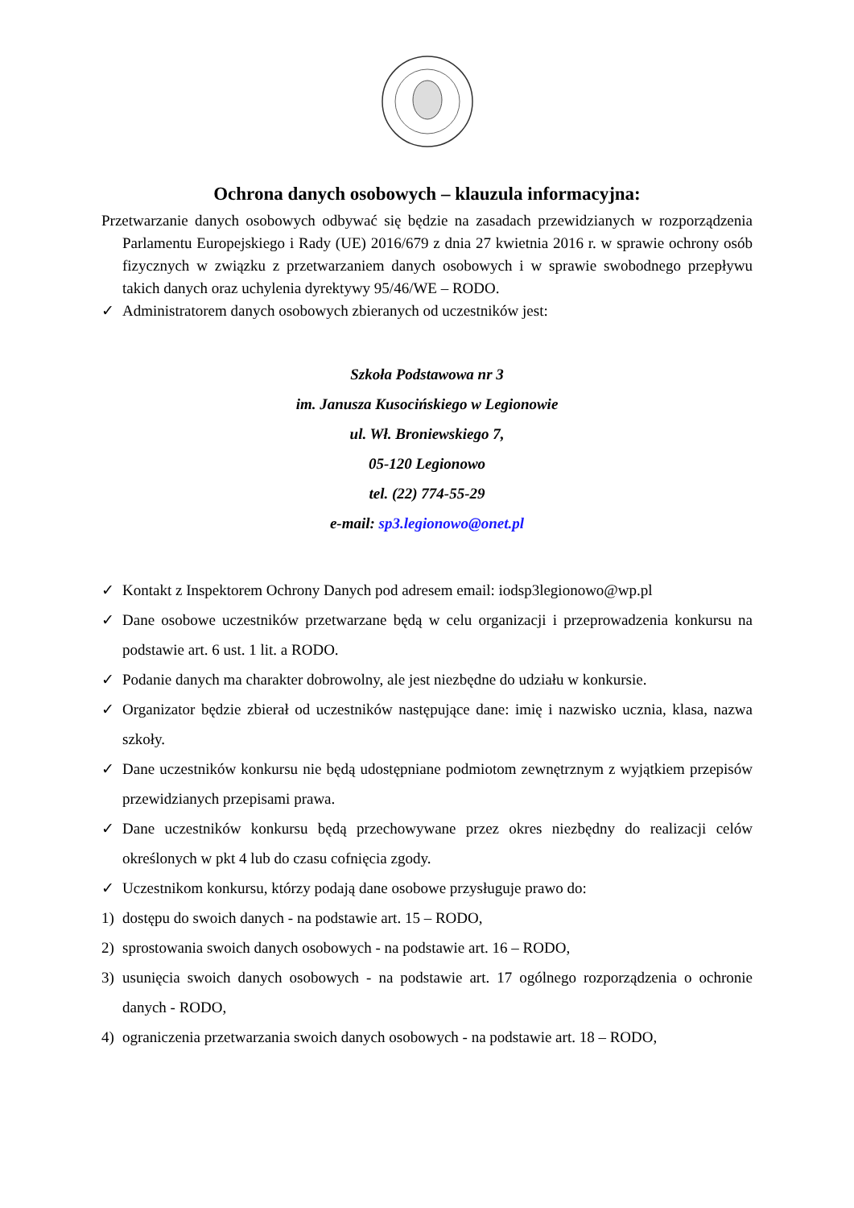Ochrona danych osobowych – klauzula informacyjna:
Przetwarzanie danych osobowych odbywać się będzie na zasadach przewidzianych w rozporządzenia Parlamentu Europejskiego i Rady (UE) 2016/679 z dnia 27 kwietnia 2016 r. w sprawie ochrony osób fizycznych w związku z przetwarzaniem danych osobowych i w sprawie swobodnego przepływu takich danych oraz uchylenia dyrektywy 95/46/WE – RODO.
✓ Administratorem danych osobowych zbieranych od uczestników jest:
Szkoła Podstawowa nr 3
im. Janusza Kusocińskiego w Legionowie
ul. Wł. Broniewskiego 7,
05-120 Legionowo
tel. (22) 774-55-29
e-mail: sp3.legionowo@onet.pl
✓ Kontakt z Inspektorem Ochrony Danych pod adresem email: iodsp3legionowo@wp.pl
✓ Dane osobowe uczestników przetwarzane będą w celu organizacji i przeprowadzenia konkursu na podstawie art. 6 ust. 1 lit. a RODO.
✓ Podanie danych ma charakter dobrowolny, ale jest niezbędne do udziału w konkursie.
✓ Organizator będzie zbierał od uczestników następujące dane: imię i nazwisko ucznia, klasa, nazwa szkoły.
✓ Dane uczestników konkursu nie będą udostępniane podmiotom zewnętrznym z wyjątkiem przepisów przewidzianych przepisami prawa.
✓ Dane uczestników konkursu będą przechowywane przez okres niezbędny do realizacji celów określonych w pkt 4 lub do czasu cofnięcia zgody.
✓ Uczestnikom konkursu, którzy podają dane osobowe przysługuje prawo do:
1) dostępu do swoich danych - na podstawie art. 15 – RODO,
2) sprostowania swoich danych osobowych - na podstawie art. 16 – RODO,
3) usunięcia swoich danych osobowych - na podstawie art. 17 ogólnego rozporządzenia o ochronie danych - RODO,
4) ograniczenia przetwarzania swoich danych osobowych - na podstawie art. 18 – RODO,